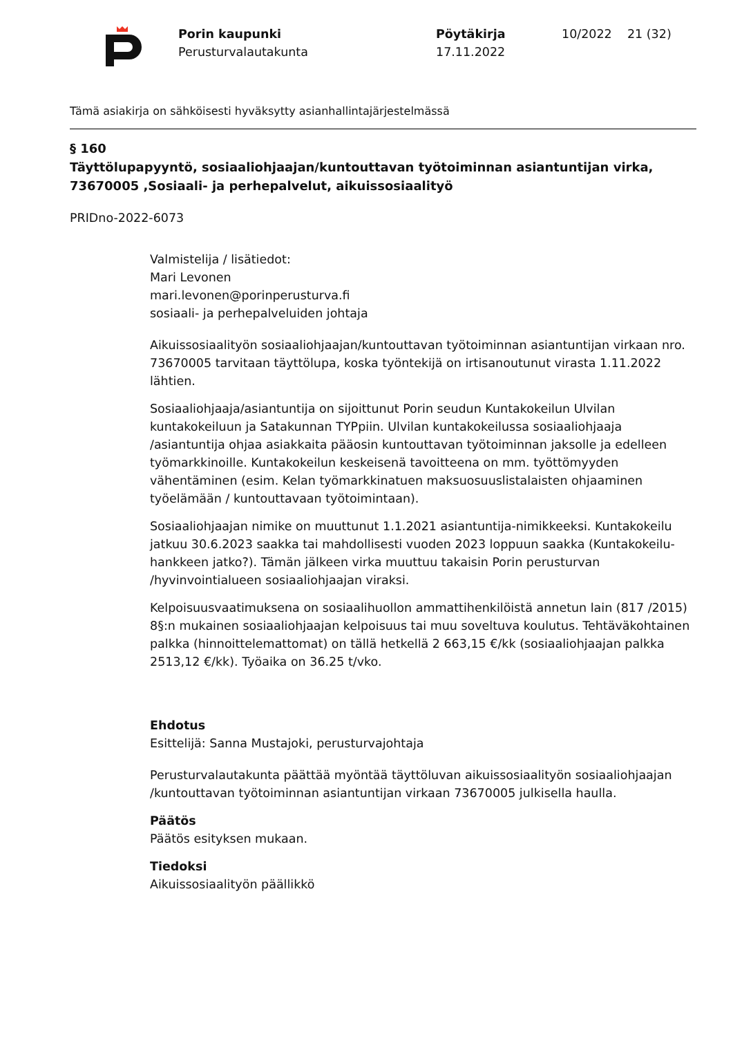Porin kaupunki
Perusturvalautakunta
Pöytäkirja
17.11.2022
10/2022 21 (32)
Tämä asiakirja on sähköisesti hyväksytty asianhallintajärjestelmässä
§ 160
Täyttölupapyyntö, sosiaaliohjaajan/kuntouttavan työtoiminnan asiantuntijan virka, 73670005 ,Sosiaali- ja perhepalvelut, aikuissosiaalityö
PRIDno-2022-6073
Valmistelija / lisätiedot:
Mari Levonen
mari.levonen@porinperusturva.fi
sosiaali- ja perhepalveluiden johtaja
Aikuissosiaalityön sosiaaliohjaajan/kuntouttavan työtoiminnan asiantuntijan virkaan nro. 73670005 tarvitaan täyttölupa, koska työntekijä on irtisanoutunut virasta 1.11.2022 lähtien.
Sosiaaliohjaaja/asiantuntija on sijoittunut Porin seudun Kuntakokeilun Ulvilan kuntakokeiluun ja Satakunnan TYPpiin. Ulvilan kuntakokeilussa sosiaaliohjaaja /asiantuntija ohjaa asiakkaita pääosin kuntouttavan työtoiminnan jaksolle ja edelleen työmarkkinoille. Kuntakokeilun keskeisenä tavoitteena on mm. työttömyyden vähentäminen (esim. Kelan työmarkkinatuen maksuosuuslistalaisten ohjaaminen työelämään / kuntouttavaan työtoimintaan).
Sosiaaliohjaajan nimike on muuttunut 1.1.2021 asiantuntija-nimikkeeksi. Kuntakokeilu jatkuu 30.6.2023 saakka tai mahdollisesti vuoden 2023 loppuun saakka (Kuntakokeilu-hankkeen jatko?). Tämän jälkeen virka muuttuu takaisin Porin perusturvan /hyvinvointialueen sosiaaliohjaajan viraksi.
Kelpoisuusvaatimuksena on sosiaalihuollon ammattihenkilöistä annetun lain (817 /2015) 8§:n mukainen sosiaaliohjaajan kelpoisuus tai muu soveltuva koulutus. Tehtäväkohtainen palkka (hinnoittelemattomat) on tällä hetkellä 2 663,15 €/kk (sosiaaliohjaajan palkka 2513,12 €/kk). Työaika on 36.25 t/vko.
Ehdotus
Esittelijä: Sanna Mustajoki, perusturvajohtaja
Perusturvalautakunta päättää myöntää täyttöluvan aikuissosiaalityön sosiaaliohjaajan /kuntouttavan työtoiminnan asiantuntijan virkaan 73670005 julkisella haulla.
Päätös
Päätös esityksen mukaan.
Tiedoksi
Aikuissosiaalityön päällikkö